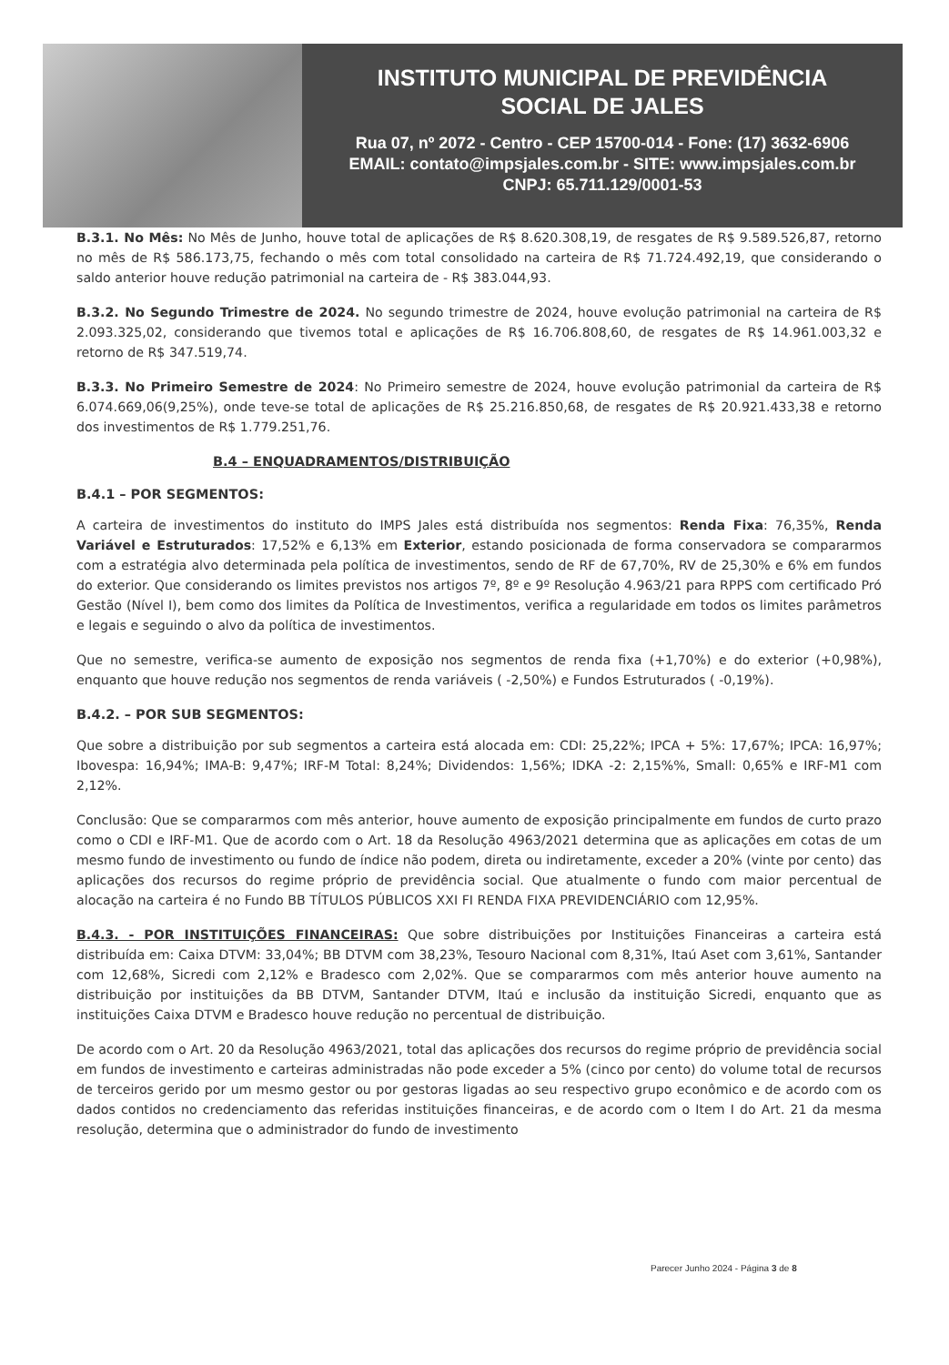INSTITUTO MUNICIPAL DE PREVIDÊNCIA
SOCIAL DE JALES
Rua 07, nº 2072 - Centro - CEP 15700-014 - Fone: (17) 3632-6906
EMAIL: contato@impsjales.com.br - SITE: www.impsjales.com.br
CNPJ: 65.711.129/0001-53
B.3.1. No Mês: No Mês de Junho, houve total de aplicações de R$ 8.620.308,19, de resgates de R$ 9.589.526,87, retorno no mês de R$ 586.173,75, fechando o mês com total consolidado na carteira de R$ 71.724.492,19, que considerando o saldo anterior houve redução patrimonial na carteira de - R$ 383.044,93.
B.3.2. No Segundo Trimestre de 2024. No segundo trimestre de 2024, houve evolução patrimonial na carteira de R$ 2.093.325,02, considerando que tivemos total e aplicações de R$ 16.706.808,60, de resgates de R$ 14.961.003,32 e retorno de R$ 347.519,74.
B.3.3. No Primeiro Semestre de 2024: No Primeiro semestre de 2024, houve evolução patrimonial da carteira de R$ 6.074.669,06(9,25%), onde teve-se total de aplicações de R$ 25.216.850,68, de resgates de R$ 20.921.433,38 e retorno dos investimentos de R$ 1.779.251,76.
B.4 – ENQUADRAMENTOS/DISTRIBUIÇÃO
B.4.1 – POR SEGMENTOS:
A carteira de investimentos do instituto do IMPS Jales está distribuída nos segmentos: Renda Fixa: 76,35%, Renda Variável e Estruturados: 17,52% e 6,13% em Exterior, estando posicionada de forma conservadora se compararmos com a estratégia alvo determinada pela política de investimentos, sendo de RF de 67,70%, RV de 25,30% e 6% em fundos do exterior. Que considerando os limites previstos nos artigos 7º, 8º e 9º Resolução 4.963/21 para RPPS com certificado Pró Gestão (Nível I), bem como dos limites da Política de Investimentos, verifica a regularidade em todos os limites parâmetros e legais e seguindo o alvo da política de investimentos.
Que no semestre, verifica-se aumento de exposição nos segmentos de renda fixa (+1,70%) e do exterior (+0,98%), enquanto que houve redução nos segmentos de renda variáveis ( -2,50%) e Fundos Estruturados ( -0,19%).
B.4.2. – POR SUB SEGMENTOS:
Que sobre a distribuição por sub segmentos a carteira está alocada em: CDI: 25,22%; IPCA + 5%: 17,67%; IPCA: 16,97%; Ibovespa: 16,94%; IMA-B: 9,47%; IRF-M Total: 8,24%; Dividendos: 1,56%; IDKA -2: 2,15%%, Small: 0,65% e IRF-M1 com 2,12%.
Conclusão: Que se compararmos com mês anterior, houve aumento de exposição principalmente em fundos de curto prazo como o CDI e IRF-M1. Que de acordo com o Art. 18 da Resolução 4963/2021 determina que as aplicações em cotas de um mesmo fundo de investimento ou fundo de índice não podem, direta ou indiretamente, exceder a 20% (vinte por cento) das aplicações dos recursos do regime próprio de previdência social. Que atualmente o fundo com maior percentual de alocação na carteira é no Fundo BB TÍTULOS PÚBLICOS XXI FI RENDA FIXA PREVIDENCIÁRIO com 12,95%.
B.4.3. - POR INSTITUIÇÕES FINANCEIRAS: Que sobre distribuições por Instituições Financeiras a carteira está distribuída em: Caixa DTVM: 33,04%; BB DTVM com 38,23%, Tesouro Nacional com 8,31%, Itaú Aset com 3,61%, Santander com 12,68%, Sicredi com 2,12% e Bradesco com 2,02%. Que se compararmos com mês anterior houve aumento na distribuição por instituições da BB DTVM, Santander DTVM, Itaú e inclusão da instituição Sicredi, enquanto que as instituições Caixa DTVM e Bradesco houve redução no percentual de distribuição.
De acordo com o Art. 20 da Resolução 4963/2021, total das aplicações dos recursos do regime próprio de previdência social em fundos de investimento e carteiras administradas não pode exceder a 5% (cinco por cento) do volume total de recursos de terceiros gerido por um mesmo gestor ou por gestoras ligadas ao seu respectivo grupo econômico e de acordo com os dados contidos no credenciamento das referidas instituições financeiras, e de acordo com o Item I do Art. 21 da mesma resolução, determina que o administrador do fundo de investimento
Parecer Junho 2024 - Página 3 de 8